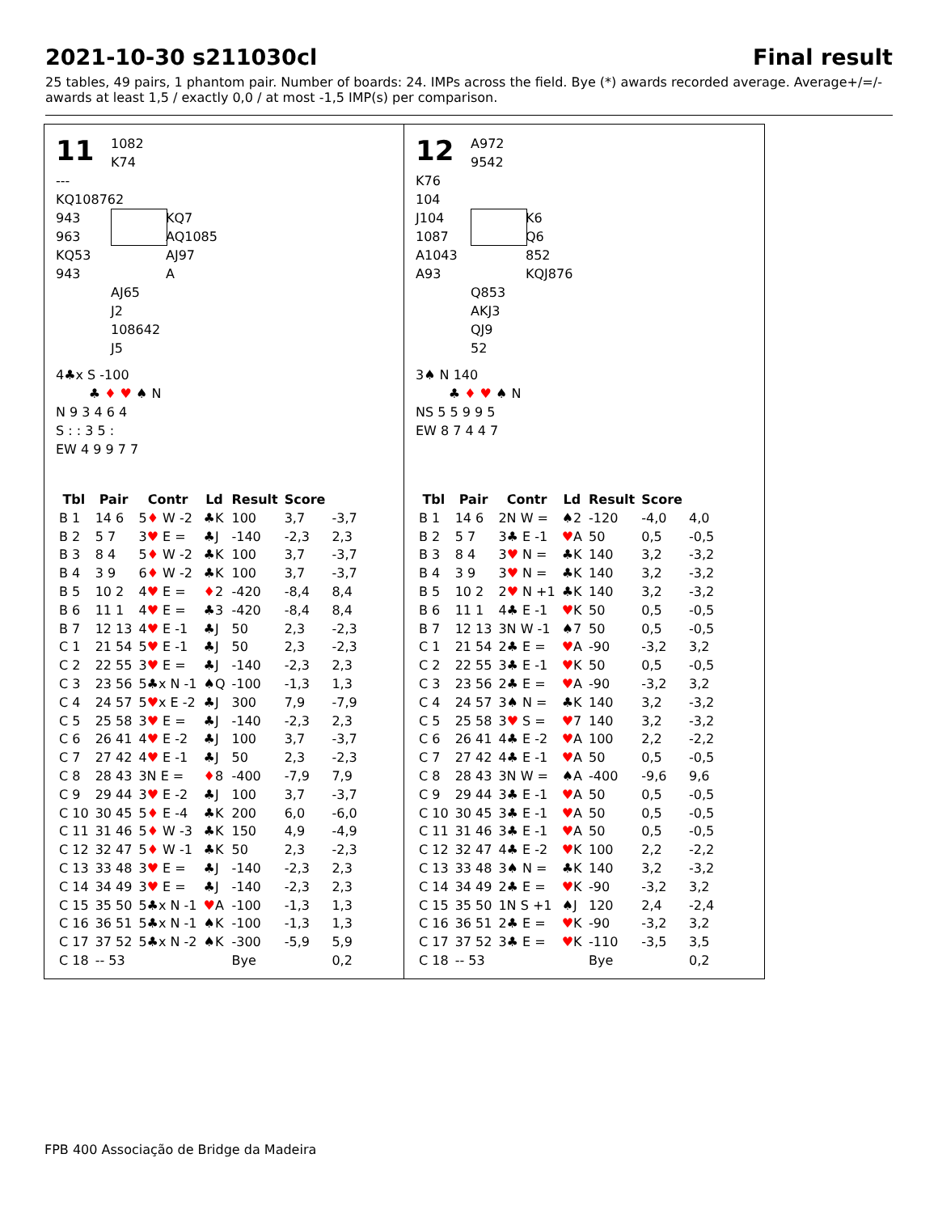2021-10-30 s211030cl Final result
25 tables, 49 pairs, 1 phantom pair. Number of boards: 24. IMPs across the field. Bye (*) awards recorded average. Average+/=/- awards at least 1,5 / exactly 0,0 / at most -1,5 IMP(s) per comparison.
11
1082
K74
---
KQ108762
943
963
KQ53
943
KQ7
AQ1085
AJ97
A
AJ65
J2
108642
J5
4♣x S -100
♣ ♦ ♥ ♠ N
N 9 3 4 6 4
S : : 3 5 :
EW 4 9 9 7 7
| Tbl | Pair | Contr | Ld | Result | Score | |
| --- | --- | --- | --- | --- | --- | --- |
| B 1 | 14 6 | 5 ♦ W -2 | ♣K | 100 | 3,7 | -3,7 |
| B 2 | 5 7 | 3 ♥ E = | ♣J | -140 | -2,3 | 2,3 |
| B 3 | 8 4 | 5 ♦ W -2 | ♣K | 100 | 3,7 | -3,7 |
| B 4 | 3 9 | 6 ♦ W -2 | ♣K | 100 | 3,7 | -3,7 |
| B 5 | 10 2 | 4 ♥ E = | ♦ 2 | -420 | -8,4 | 8,4 |
| B 6 | 11 1 | 4 ♥ E = | ♣3 | -420 | -8,4 | 8,4 |
| B 7 | 12 13 | 4 ♥ E -1 | ♣J | 50 | 2,3 | -2,3 |
| C 1 | 21 54 | 5 ♥ E -1 | ♣J | 50 | 2,3 | -2,3 |
| C 2 | 22 55 | 3 ♥ E = | ♣J | -140 | -2,3 | 2,3 |
| C 3 | 23 56 | 5♣x N -1 | ♠Q | -100 | -1,3 | 1,3 |
| C 4 | 24 57 | 5 ♥ x E -2 | ♣J | 300 | 7,9 | -7,9 |
| C 5 | 25 58 | 3 ♥ E = | ♣J | -140 | -2,3 | 2,3 |
| C 6 | 26 41 | 4 ♥ E -2 | ♣J | 100 | 3,7 | -3,7 |
| C 7 | 27 42 | 4 ♥ E -1 | ♣J | 50 | 2,3 | -2,3 |
| C 8 | 28 43 | 3N E = | ♦ 8 | -400 | -7,9 | 7,9 |
| C 9 | 29 44 | 3 ♥ E -2 | ♣J | 100 | 3,7 | -3,7 |
| C 10 | 30 45 | 5 ♦ E -4 | ♣K | 200 | 6,0 | -6,0 |
| C 11 | 31 46 | 5 ♦ W -3 | ♣K | 150 | 4,9 | -4,9 |
| C 12 | 32 47 | 5 ♦ W -1 | ♣K | 50 | 2,3 | -2,3 |
| C 13 | 33 48 | 3 ♥ E = | ♣J | -140 | -2,3 | 2,3 |
| C 14 | 34 49 | 3 ♥ E = | ♣J | -140 | -2,3 | 2,3 |
| C 15 | 35 50 | 5♣x N -1 | ♥ A | -100 | -1,3 | 1,3 |
| C 16 | 36 51 | 5♣x N -1 | ♠K | -100 | -1,3 | 1,3 |
| C 17 | 37 52 | 5♣x N -2 | ♠K | -300 | -5,9 | 5,9 |
| C 18 | -- 53 | | | Bye | | 0,2 |
12
A972
9542
K76
104
J104
1087
A1043
A93
K6
Q6
852
KQJ876
Q853
AKJ3
QJ9
52
3♠ N 140
♣ ♦ ♥ ♠ N
NS 5 5 9 9 5
EW 8 7 4 4 7
| Tbl | Pair | Contr | Ld | Result | Score | |
| --- | --- | --- | --- | --- | --- | --- |
| B 1 | 14 6 | 2N W = | ♠2 | -120 | -4,0 | 4,0 |
| B 2 | 5 7 | 3♣ E -1 | ♥ A | 50 | 0,5 | -0,5 |
| B 3 | 8 4 | 3 ♥ N = | ♣K | 140 | 3,2 | -3,2 |
| B 4 | 3 9 | 3 ♥ N = | ♣K | 140 | 3,2 | -3,2 |
| B 5 | 10 2 | 2 ♥ N +1 | ♣K | 140 | 3,2 | -3,2 |
| B 6 | 11 1 | 4♣ E -1 | ♥ K | 50 | 0,5 | -0,5 |
| B 7 | 12 13 | 3N W -1 | ♠7 | 50 | 0,5 | -0,5 |
| C 1 | 21 54 | 2♣ E = | ♥ A | -90 | -3,2 | 3,2 |
| C 2 | 22 55 | 3♣ E -1 | ♥ K | 50 | 0,5 | -0,5 |
| C 3 | 23 56 | 2♣ E = | ♥ A | -90 | -3,2 | 3,2 |
| C 4 | 24 57 | 3♠ N = | ♣K | 140 | 3,2 | -3,2 |
| C 5 | 25 58 | 3 ♥ S = | ♥ 7 | 140 | 3,2 | -3,2 |
| C 6 | 26 41 | 4♣ E -2 | ♥ A | 100 | 2,2 | -2,2 |
| C 7 | 27 42 | 4♣ E -1 | ♥ A | 50 | 0,5 | -0,5 |
| C 8 | 28 43 | 3N W = | ♠A | -400 | -9,6 | 9,6 |
| C 9 | 29 44 | 3♣ E -1 | ♥ A | 50 | 0,5 | -0,5 |
| C 10 | 30 45 | 3♣ E -1 | ♥ A | 50 | 0,5 | -0,5 |
| C 11 | 31 46 | 3♣ E -1 | ♥ A | 50 | 0,5 | -0,5 |
| C 12 | 32 47 | 4♣ E -2 | ♥ K | 100 | 2,2 | -2,2 |
| C 13 | 33 48 | 3♠ N = | ♣K | 140 | 3,2 | -3,2 |
| C 14 | 34 49 | 2♣ E = | ♥ K | -90 | -3,2 | 3,2 |
| C 15 | 35 50 | 1N S +1 | ♠J | 120 | 2,4 | -2,4 |
| C 16 | 36 51 | 2♣ E = | ♥ K | -90 | -3,2 | 3,2 |
| C 17 | 37 52 | 3♣ E = | ♥ K | -110 | -3,5 | 3,5 |
| C 18 | -- 53 | | | Bye | | 0,2 |
FPB 400 Associação de Bridge da Madeira